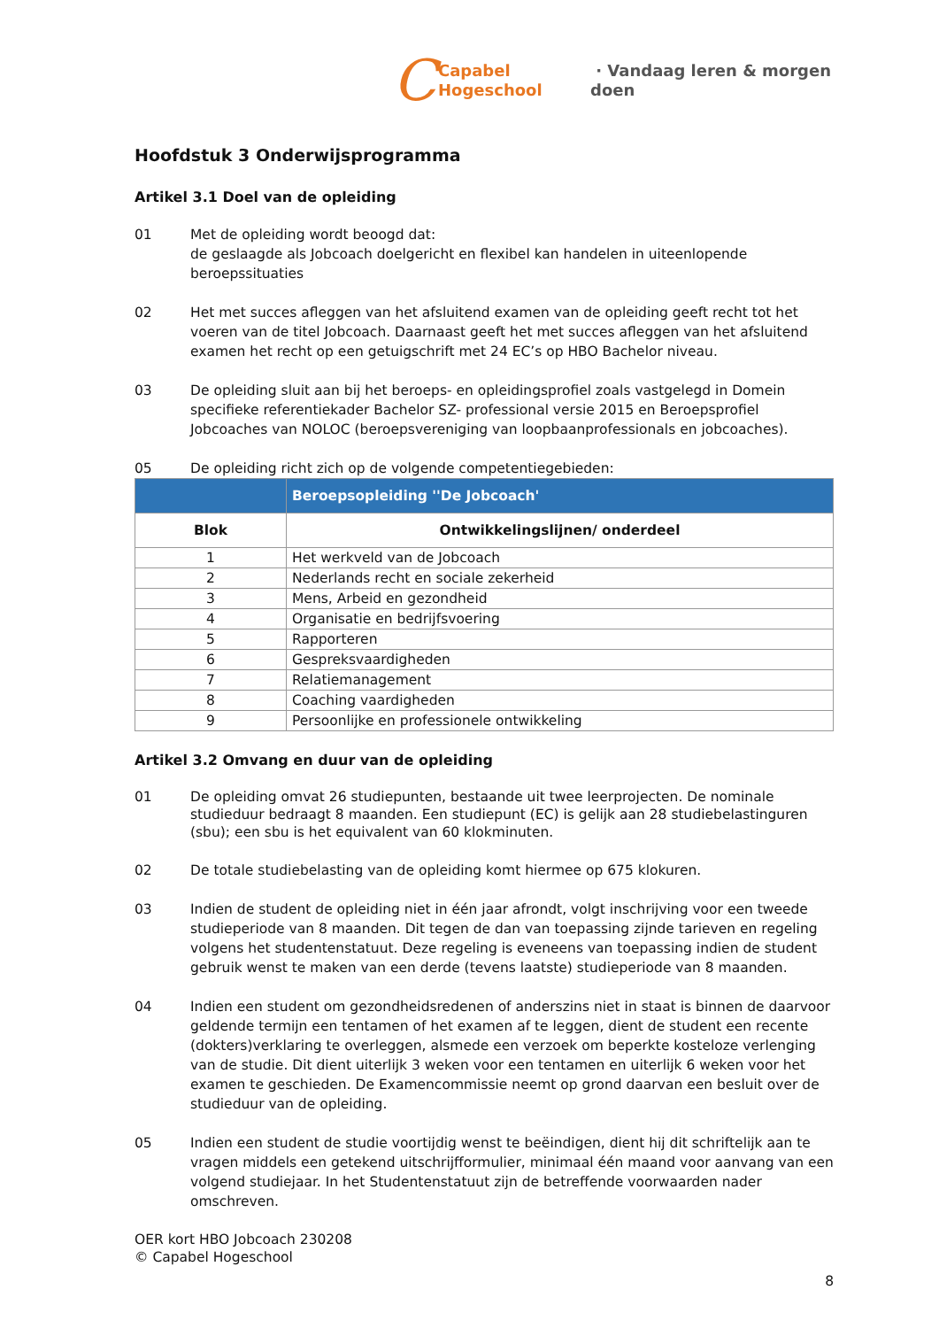C Capabel Hogeschool · Vandaag leren & morgen doen
Hoofdstuk 3 Onderwijsprogramma
Artikel 3.1 Doel van de opleiding
01 Met de opleiding wordt beoogd dat:
de geslaagde als Jobcoach doelgericht en flexibel kan handelen in uiteenlopende beroepssituaties
02 Het met succes afleggen van het afsluitend examen van de opleiding geeft recht tot het voeren van de titel Jobcoach. Daarnaast geeft het met succes afleggen van het afsluitend examen het recht op een getuigschrift met 24 EC’s op HBO Bachelor niveau.
03 De opleiding sluit aan bij het beroeps- en opleidingsprofiel zoals vastgelegd in Domein specifieke referentiekader Bachelor SZ- professional versie 2015 en Beroepsprofiel Jobcoaches van NOLOC (beroepsvereniging van loopbaanprofessionals en jobcoaches).
05 De opleiding richt zich op de volgende competentiegebieden:
| | Beroepsopleiding ''De Jobcoach' |
| Blok | Ontwikkelingslijnen/ onderdeel |
| 1 | Het werkveld van de Jobcoach |
| 2 | Nederlands recht en sociale zekerheid |
| 3 | Mens, Arbeid en gezondheid |
| 4 | Organisatie en bedrijfsvoering |
| 5 | Rapporteren |
| 6 | Gespreksvaardigheden |
| 7 | Relatiemanagement |
| 8 | Coaching vaardigheden |
| 9 | Persoonlijke en professionele ontwikkeling |
Artikel 3.2 Omvang en duur van de opleiding
01 De opleiding omvat 26 studiepunten, bestaande uit twee leerprojecten. De nominale studieduur bedraagt 8 maanden. Een studiepunt (EC) is gelijk aan 28 studiebelastinguren (sbu); een sbu is het equivalent van 60 klokminuten.
02 De totale studiebelasting van de opleiding komt hiermee op 675 klokuren.
03 Indien de student de opleiding niet in één jaar afrondt, volgt inschrijving voor een tweede studieperiode van 8 maanden. Dit tegen de dan van toepassing zijnde tarieven en regeling volgens het studentenstatuut. Deze regeling is eveneens van toepassing indien de student gebruik wenst te maken van een derde (tevens laatste) studieperiode van 8 maanden.
04 Indien een student om gezondheidsredenen of anderszins niet in staat is binnen de daarvoor geldende termijn een tentamen of het examen af te leggen, dient de student een recente (dokters)verklaring te overleggen, alsmede een verzoek om beperkte kosteloze verlenging van de studie. Dit dient uiterlijk 3 weken voor een tentamen en uiterlijk 6 weken voor het examen te geschieden. De Examencommissie neemt op grond daarvan een besluit over de studieduur van de opleiding.
05 Indien een student de studie voortijdig wenst te beëindigen, dient hij dit schriftelijk aan te vragen middels een getekend uitschrijfformulier, minimaal één maand voor aanvang van een volgend studiejaar. In het Studentenstatuut zijn de betreffende voorwaarden nader omschreven.
OER kort HBO Jobcoach 230208
© Capabel Hogeschool
8